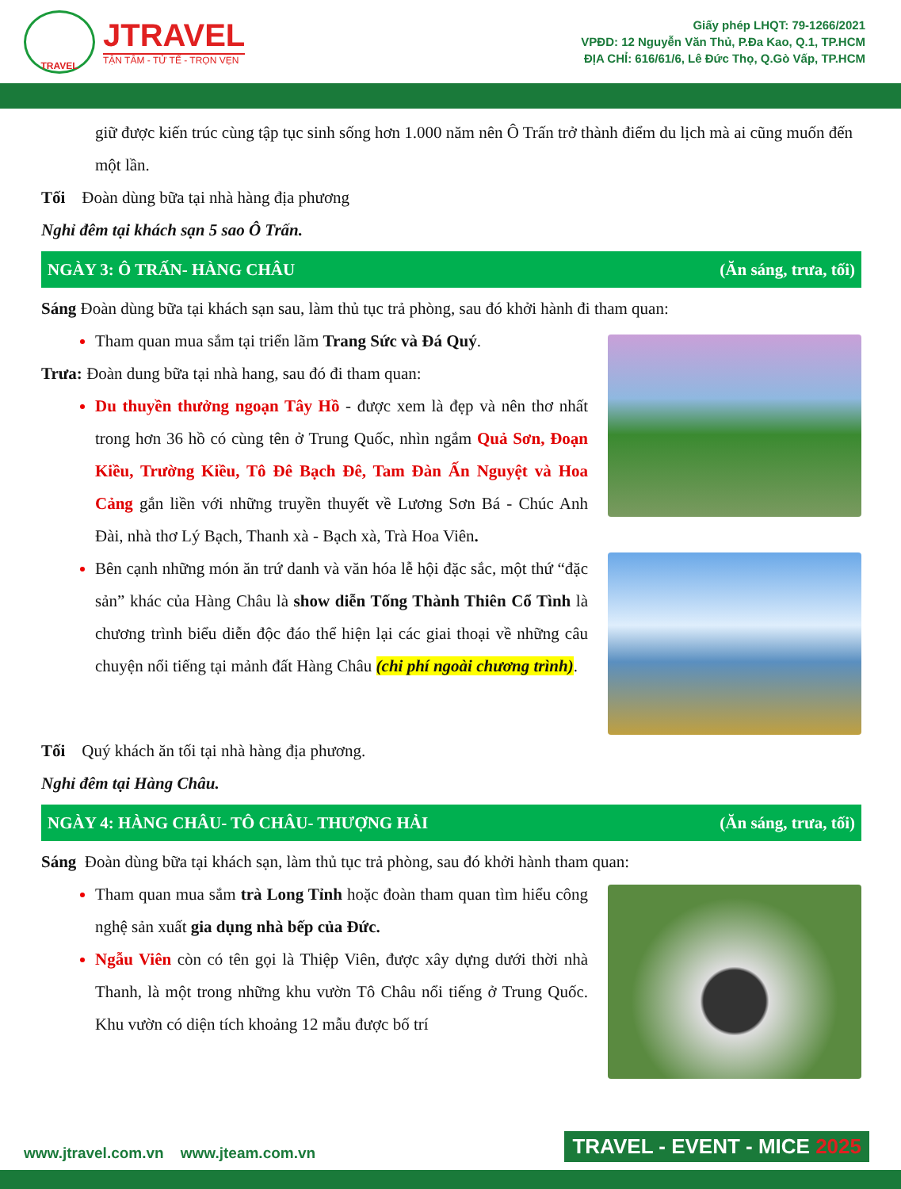TRAVEL
JTRAVEL
TẬN TÂM - TỬ TẾ - TRỌN VẸN
Giấy phép LHQT: 79-1266/2021
VPĐD: 12 Nguyễn Văn Thủ, P.Đa Kao, Q.1, TP.HCM
ĐỊA CHỈ: 616/61/6, Lê Đức Thọ, Q.Gò Vấp, TP.HCM
giữ được kiến trúc cùng tập tục sinh sống hơn 1.000 năm nên Ô Trấn trở thành điểm du lịch mà ai cũng muốn đến một lần.
Tối Đoàn dùng bữa tại nhà hàng địa phương
Nghỉ đêm tại khách sạn 5 sao Ô Trấn.
NGÀY 3: Ô TRẤN- HÀNG CHÂU (Ăn sáng, trưa, tối)
Sáng Đoàn dùng bữa tại khách sạn sau, làm thủ tục trả phòng, sau đó khởi hành đi tham quan:
Tham quan mua sắm tại triển lãm Trang Sức và Đá Quý.
Trưa: Đoàn dung bữa tại nhà hang, sau đó đi tham quan:
Du thuyền thưởng ngoạn Tây Hồ - được xem là đẹp và nên thơ nhất trong hơn 36 hồ có cùng tên ở Trung Quốc, nhìn ngắm Quả Sơn, Đoạn Kiều, Trường Kiều, Tô Đê Bạch Đê, Tam Đàn Ấn Nguyệt và Hoa Cảng gắn liền với những truyền thuyết về Lương Sơn Bá - Chúc Anh Đài, nhà thơ Lý Bạch, Thanh xà - Bạch xà, Trà Hoa Viên.
Bên cạnh những món ăn trứ danh và văn hóa lễ hội đặc sắc, một thứ “đặc sản” khác của Hàng Châu là show diễn Tống Thành Thiên Cổ Tình là chương trình biểu diễn độc đáo thể hiện lại các giai thoại về những câu chuyện nổi tiếng tại mảnh đất Hàng Châu (chi phí ngoài chương trình).
Tối Quý khách ăn tối tại nhà hàng địa phương.
Nghỉ đêm tại Hàng Châu.
NGÀY 4: HÀNG CHÂU- TÔ CHÂU- THƯỢNG HẢI (Ăn sáng, trưa, tối)
Sáng Đoàn dùng bữa tại khách sạn, làm thủ tục trả phòng, sau đó khởi hành tham quan:
Tham quan mua sắm trà Long Tỉnh hoặc đoàn tham quan tìm hiểu công nghệ sản xuất gia dụng nhà bếp của Đức.
Ngẫu Viên còn có tên gọi là Thiệp Viên, được xây dựng dưới thời nhà Thanh, là một trong những khu vườn Tô Châu nổi tiếng ở Trung Quốc. Khu vườn có diện tích khoảng 12 mẫu được bố trí
www.jtravel.com.vn www.jteam.com.vn TRAVEL - EVENT - MICE 2025